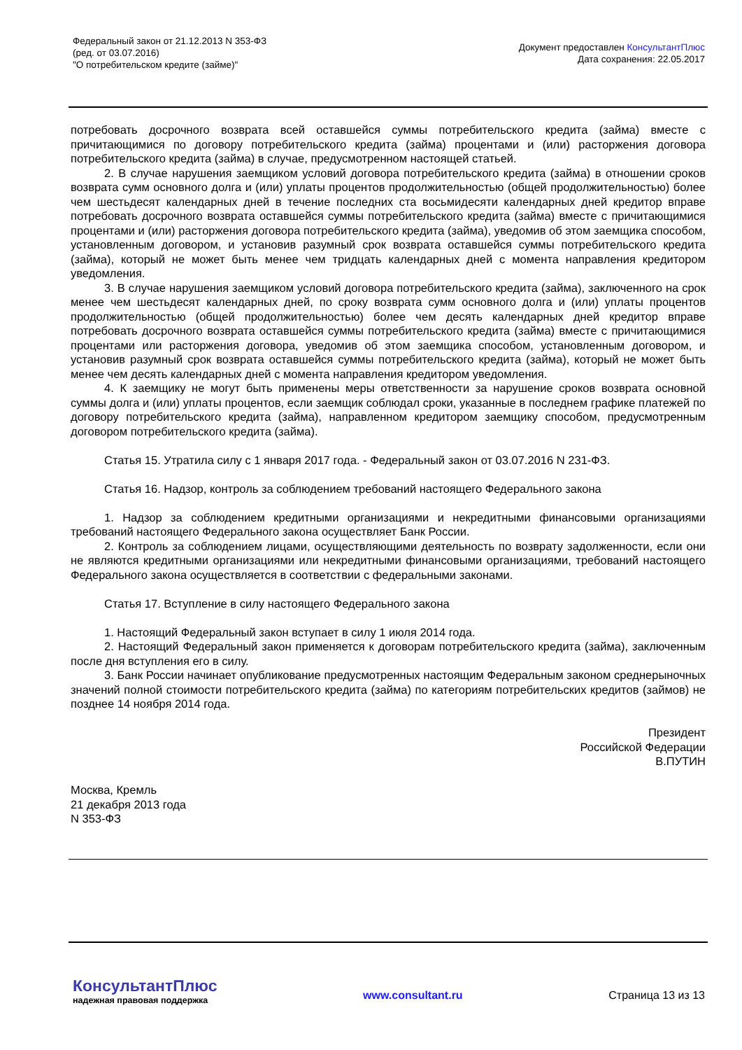Федеральный закон от 21.12.2013 N 353-ФЗ
(ред. от 03.07.2016)
"О потребительском кредите (займе)"
Документ предоставлен КонсультантПлюс
Дата сохранения: 22.05.2017
потребовать досрочного возврата всей оставшейся суммы потребительского кредита (займа) вместе с причитающимися по договору потребительского кредита (займа) процентами и (или) расторжения договора потребительского кредита (займа) в случае, предусмотренном настоящей статьей.
2. В случае нарушения заемщиком условий договора потребительского кредита (займа) в отношении сроков возврата сумм основного долга и (или) уплаты процентов продолжительностью (общей продолжительностью) более чем шестьдесят календарных дней в течение последних ста восьмидесяти календарных дней кредитор вправе потребовать досрочного возврата оставшейся суммы потребительского кредита (займа) вместе с причитающимися процентами и (или) расторжения договора потребительского кредита (займа), уведомив об этом заемщика способом, установленным договором, и установив разумный срок возврата оставшейся суммы потребительского кредита (займа), который не может быть менее чем тридцать календарных дней с момента направления кредитором уведомления.
3. В случае нарушения заемщиком условий договора потребительского кредита (займа), заключенного на срок менее чем шестьдесят календарных дней, по сроку возврата сумм основного долга и (или) уплаты процентов продолжительностью (общей продолжительностью) более чем десять календарных дней кредитор вправе потребовать досрочного возврата оставшейся суммы потребительского кредита (займа) вместе с причитающимися процентами или расторжения договора, уведомив об этом заемщика способом, установленным договором, и установив разумный срок возврата оставшейся суммы потребительского кредита (займа), который не может быть менее чем десять календарных дней с момента направления кредитором уведомления.
4. К заемщику не могут быть применены меры ответственности за нарушение сроков возврата основной суммы долга и (или) уплаты процентов, если заемщик соблюдал сроки, указанные в последнем графике платежей по договору потребительского кредита (займа), направленном кредитором заемщику способом, предусмотренным договором потребительского кредита (займа).
Статья 15. Утратила силу с 1 января 2017 года. - Федеральный закон от 03.07.2016 N 231-ФЗ.
Статья 16. Надзор, контроль за соблюдением требований настоящего Федерального закона
1. Надзор за соблюдением кредитными организациями и некредитными финансовыми организациями требований настоящего Федерального закона осуществляет Банк России.
2. Контроль за соблюдением лицами, осуществляющими деятельность по возврату задолженности, если они не являются кредитными организациями или некредитными финансовыми организациями, требований настоящего Федерального закона осуществляется в соответствии с федеральными законами.
Статья 17. Вступление в силу настоящего Федерального закона
1. Настоящий Федеральный закон вступает в силу 1 июля 2014 года.
2. Настоящий Федеральный закон применяется к договорам потребительского кредита (займа), заключенным после дня вступления его в силу.
3. Банк России начинает опубликование предусмотренных настоящим Федеральным законом среднерыночных значений полной стоимости потребительского кредита (займа) по категориям потребительских кредитов (займов) не позднее 14 ноября 2014 года.
Президент
Российской Федерации
В.ПУТИН
Москва, Кремль
21 декабря 2013 года
N 353-ФЗ
КонсультантПлюс
надежная правовая поддержка
www.consultant.ru Страница 13 из 13